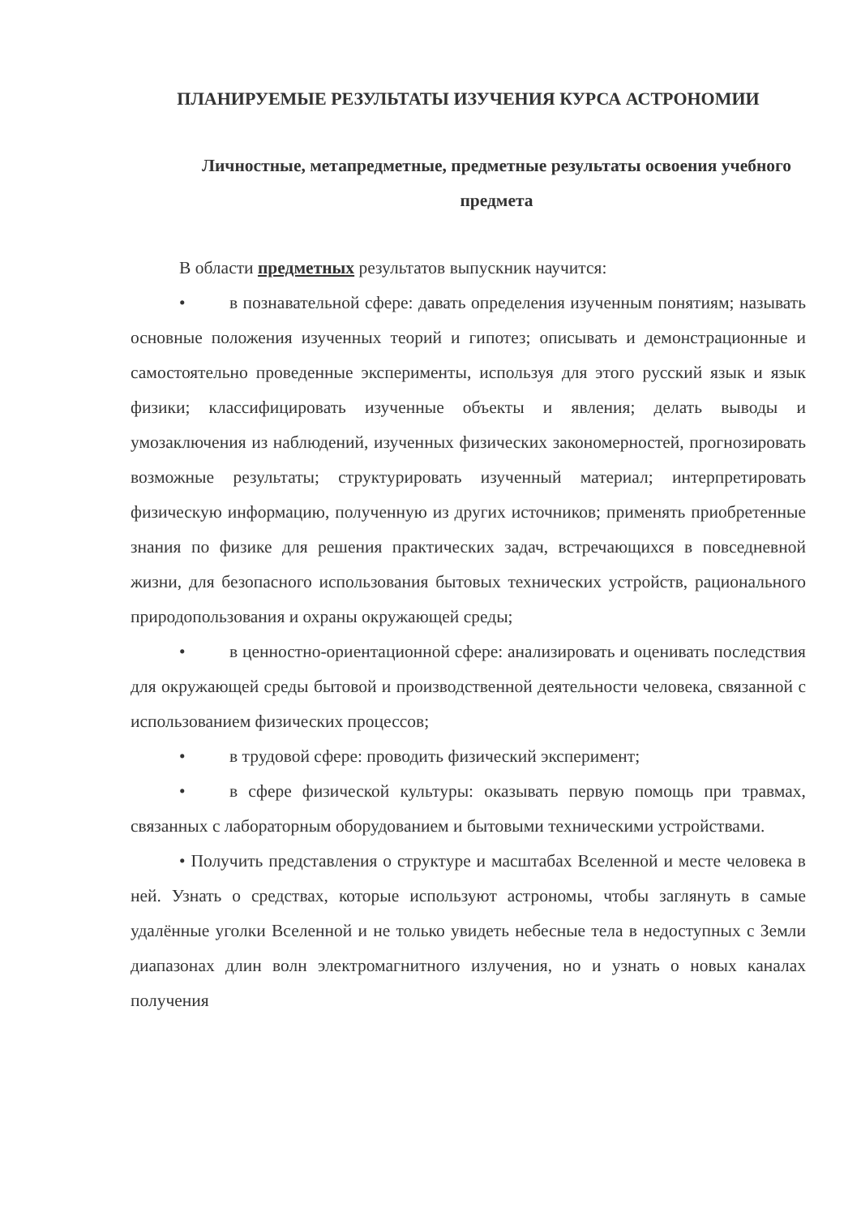ПЛАНИРУЕМЫЕ РЕЗУЛЬТАТЫ ИЗУЧЕНИЯ КУРСА АСТРОНОМИИ
Личностные, метапредметные, предметные результаты освоения учебного предмета
В области предметных результатов выпускник научится:
• в познавательной сфере: давать определения изученным понятиям; называть основные положения изученных теорий и гипотез; описывать и демонстрационные и самостоятельно проведенные эксперименты, используя для этого русский язык и язык физики; классифицировать изученные объекты и явления; делать выводы и умозаключения из наблюдений, изученных физических закономерностей, прогнозировать возможные результаты; структурировать изученный материал; интерпретировать физическую информацию, полученную из других источников; применять приобретенные знания по физике для решения практических задач, встречающихся в повседневной жизни, для безопасного использования бытовых технических устройств, рационального природопользования и охраны окружающей среды;
• в ценностно-ориентационной сфере: анализировать и оценивать последствия для окружающей среды бытовой и производственной деятельности человека, связанной с использованием физических процессов;
• в трудовой сфере: проводить физический эксперимент;
• в сфере физической культуры: оказывать первую помощь при травмах, связанных с лабораторным оборудованием и бытовыми техническими устройствами.
• Получить представления о структуре и масштабах Вселенной и месте человека в ней. Узнать о средствах, которые используют астрономы, чтобы заглянуть в самые удалённые уголки Вселенной и не только увидеть небесные тела в недоступных с Земли диапазонах длин волн электромагнитного излучения, но и узнать о новых каналах получения